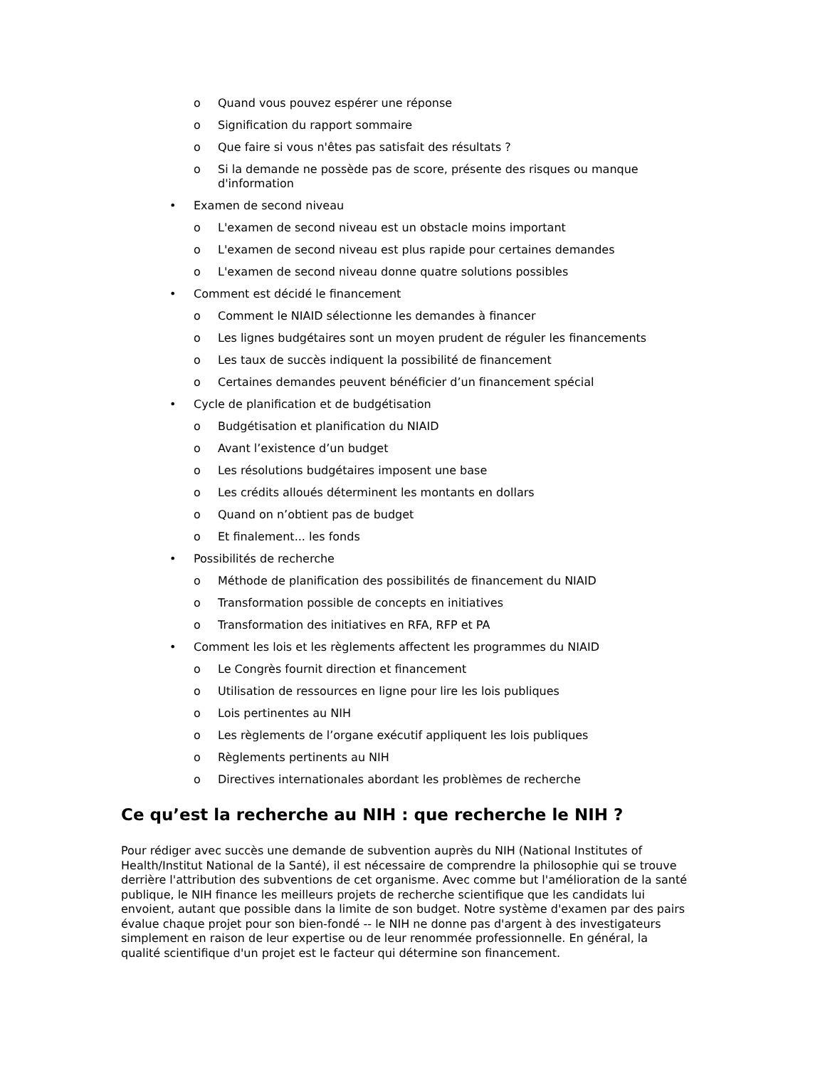o Quand vous pouvez espérer une réponse
o Signification du rapport sommaire
o Que faire si vous n'êtes pas satisfait des résultats ?
o Si la demande ne possède pas de score, présente des risques ou manque d'information
• Examen de second niveau
o L'examen de second niveau est un obstacle moins important
o L'examen de second niveau est plus rapide pour certaines demandes
o L'examen de second niveau donne quatre solutions possibles
• Comment est décidé le financement
o Comment le NIAID sélectionne les demandes à financer
o Les lignes budgétaires sont un moyen prudent de réguler les financements
o Les taux de succès indiquent la possibilité de financement
o Certaines demandes peuvent bénéficier d’un financement spécial
• Cycle de planification et de budgétisation
o Budgétisation et planification du NIAID
o Avant l’existence d’un budget
o Les résolutions budgétaires imposent une base
o Les crédits alloués déterminent les montants en dollars
o Quand on n’obtient pas de budget
o Et finalement... les fonds
• Possibilités de recherche
o Méthode de planification des possibilités de financement du NIAID
o Transformation possible de concepts en initiatives
o Transformation des initiatives en RFA, RFP et PA
• Comment les lois et les règlements affectent les programmes du NIAID
o Le Congrès fournit direction et financement
o Utilisation de ressources en ligne pour lire les lois publiques
o Lois pertinentes au NIH
o Les règlements de l’organe exécutif appliquent les lois publiques
o Règlements pertinents au NIH
o Directives internationales abordant les problèmes de recherche
Ce qu’est la recherche au NIH : que recherche le NIH ?
Pour rédiger avec succès une demande de subvention auprès du NIH (National Institutes of Health/Institut National de la Santé), il est nécessaire de comprendre la philosophie qui se trouve derrière l'attribution des subventions de cet organisme. Avec comme but l'amélioration de la santé publique, le NIH finance les meilleurs projets de recherche scientifique que les candidats lui envoient, autant que possible dans la limite de son budget. Notre système d'examen par des pairs évalue chaque projet pour son bien-fondé -- le NIH ne donne pas d'argent à des investigateurs simplement en raison de leur expertise ou de leur renommée professionnelle. En général, la qualité scientifique d'un projet est le facteur qui détermine son financement.